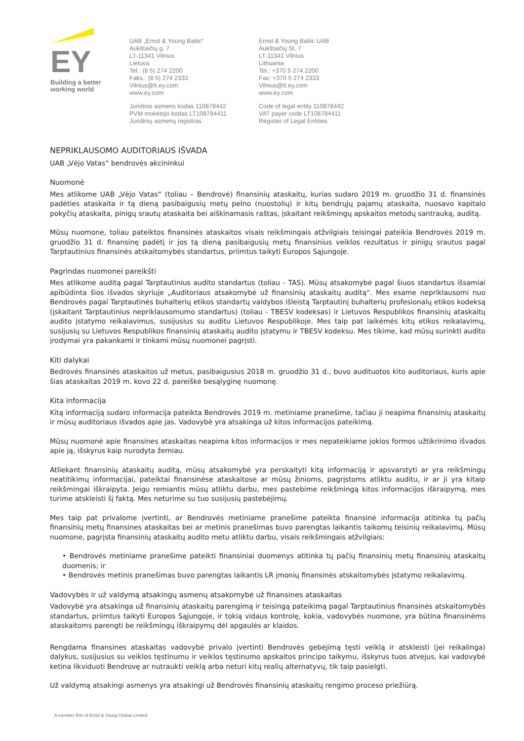EY
Building a better
working world
UAB „Ernst & Young Baltic“
Aukštaičių g. 7
LT-11341 Vilnius
Lietuva
Tel.: (8 5) 274 2200
Faks.: (8 5) 274 2333
Vilnius@lt.ey.com
www.ey.com
Juridinio asmens kodas 110878442
PVM mokėtojo kodas LT108784411
Juridinių asmenų registras
Ernst & Young Baltic UAB
Aukštaičių St. 7
LT-11341 Vilnius
Lithuania
Tel.: +370 5 274 2200
Fax: +370 5 274 2333
Vilnius@lt.ey.com
www.ey.com
Code of legal entity 110878442
VAT payer code LT108784411
Register of Legal Entities
NEPRIKLAUSOMO AUDITORIAUS IŠVADA
UAB „Vėjo Vatas“ bendrovės akcininkui
Nuomonė
Mes atlikome UAB „Vėjo Vatas“ (toliau – Bendrovė) finansinių ataskaitų, kurias sudaro 2019 m. gruodžio 31 d. finansinės padėties ataskaita ir tą dieną pasibaigusių metų pelno (nuostolių) ir kitų bendrųjų pajamų ataskaita, nuosavo kapitalo pokyčių ataskaita, pinigų srautų ataskaita bei aiškinamasis raštas, įskaitant reikšmingų apskaitos metodų santrauką, auditą.
Mūsų nuomone, toliau pateiktos finansinės ataskaitos visais reikšmingais atžvilgiais teisingai pateikia Bendrovės 2019 m. gruodžio 31 d. finansinę padėtį ir jos tą dieną pasibaigusių metų finansinius veiklos rezultatus ir pinigų srautus pagal Tarptautinius finansinės atskaitomybės standartus, priimtus taikyti Europos Sąjungoje.
Pagrindas nuomonei pareikšti
Mes atlikome auditą pagal Tarptautinius audito standartus (toliau - TAS). Mūsų atsakomybė pagal šiuos standartus išsamiai apibūdinta šios išvados skyriuje „Auditoriaus atsakomybė už finansinių ataskaitų auditą“. Mes esame nepriklausomi nuo Bendrovės pagal Tarptautinės buhalterių etikos standartų valdybos išleistą Tarptautinį buhalterių profesionalų etikos kodeksą (įskaitant Tarptautinius nepriklausomumo standartus) (toliau - TBESV kodeksas) ir Lietuvos Respublikos finansinių ataskaitų audito įstatymo reikalavimus, susijusius su auditu Lietuvos Respublikoje. Mes taip pat laikėmės kitų etikos reikalavimų, susijusių su Lietuvos Respublikos finansinių ataskaitų audito įstatymu ir TBESV kodeksu. Mes tikime, kad mūsų surinkti audito įrodymai yra pakankami ir tinkami mūsų nuomonei pagrįsti.
Kiti dalykai
Bedrovės finansinės ataskaitos už metus, pasibaigusius 2018 m. gruodžio 31 d., buvo audituotos kito auditoriaus, kuris apie šias ataskaitas 2019 m. kovo 22 d. pareiškė besąlyginę nuomonę.
Kita informacija
Kitą informaciją sudaro informacija pateikta Bendrovės 2019 m. metiniame pranešime, tačiau ji neapima finansinių ataskaitų ir mūsų auditoriaus išvados apie jas. Vadovybė yra atsakinga už kitos informacijos pateikimą.
Mūsų nuomonė apie finansines ataskaitas neapima kitos informacijos ir mes nepateikiame jokios formos užtikrinimo išvados apie ją, išskyrus kaip nurodyta žemiau.
Atliekant finansinių ataskaitų auditą, mūsų atsakomybė yra perskaityti kitą informaciją ir apsvarstyti ar yra reikšmingų neatitikimų informacijai, pateiktai finansinėse ataskaitose ar mūsų žinioms, pagrįstoms atliktu auditu, ir ar ji yra kitaip reikšmingai iškraipyta. Jeigu remiantis mūsų atliktu darbu, mes pastebime reikšmingą kitos informacijos iškraipymą, mes turime atskleisti šį faktą. Mes neturime su tuo susijusių pastebėjimų.
Mes taip pat privalome įvertinti, ar Bendrovės metiniame pranešime pateikta finansinė informacija atitinka tų pačių finansinių metų finansines ataskaitas bei ar metinis pranešimas buvo parengtas laikantis taikomų teisinių reikalavimų. Mūsų nuomone, pagrįsta finansinių ataskaitų audito metu atliktu darbu, visais reikšmingais atžvilgiais:
• Bendrovės metiniame pranešime pateikti finansiniai duomenys atitinka tų pačių finansinių metų finansinių ataskaitų duomenis; ir
• Bendrovės metinis pranešimas buvo parengtas laikantis LR įmonių finansinės atskaitomybės įstatymo reikalavimų.
Vadovybės ir už valdymą atsakingų asmenų atsakomybė už finansines ataskaitas
Vadovybė yra atsakinga už finansinių ataskaitų parengimą ir teisingą pateikimą pagal Tarptautinius finansinės atskaitomybės standartus, priimtus taikyti Europos Sąjungoje, ir tokią vidaus kontrolę, kokia, vadovybės nuomone, yra būtina finansinėms ataskaitoms parengti be reikšmingų iškraipymų dėl apgaulės ar klaidos.
Rengdama finansines ataskaitas vadovybė privalo įvertinti Bendrovės gebėjimą tęsti veiklą ir atskleisti (jei reikalinga) dalykus, susijusius su veiklos tęstinumu ir veiklos tęstinumo apskaitos principo taikymu, išskyrus tuos atvejus, kai vadovybė ketina likviduoti Bendrovę ar nutraukti veiklą arba neturi kitų realių alternatyvų, tik taip pasielgti.
Už valdymą atsakingi asmenys yra atsakingi už Bendrovės finansinių ataskaitų rengimo proceso priežiūrą.
A member firm of Ernst & Young Global Limited